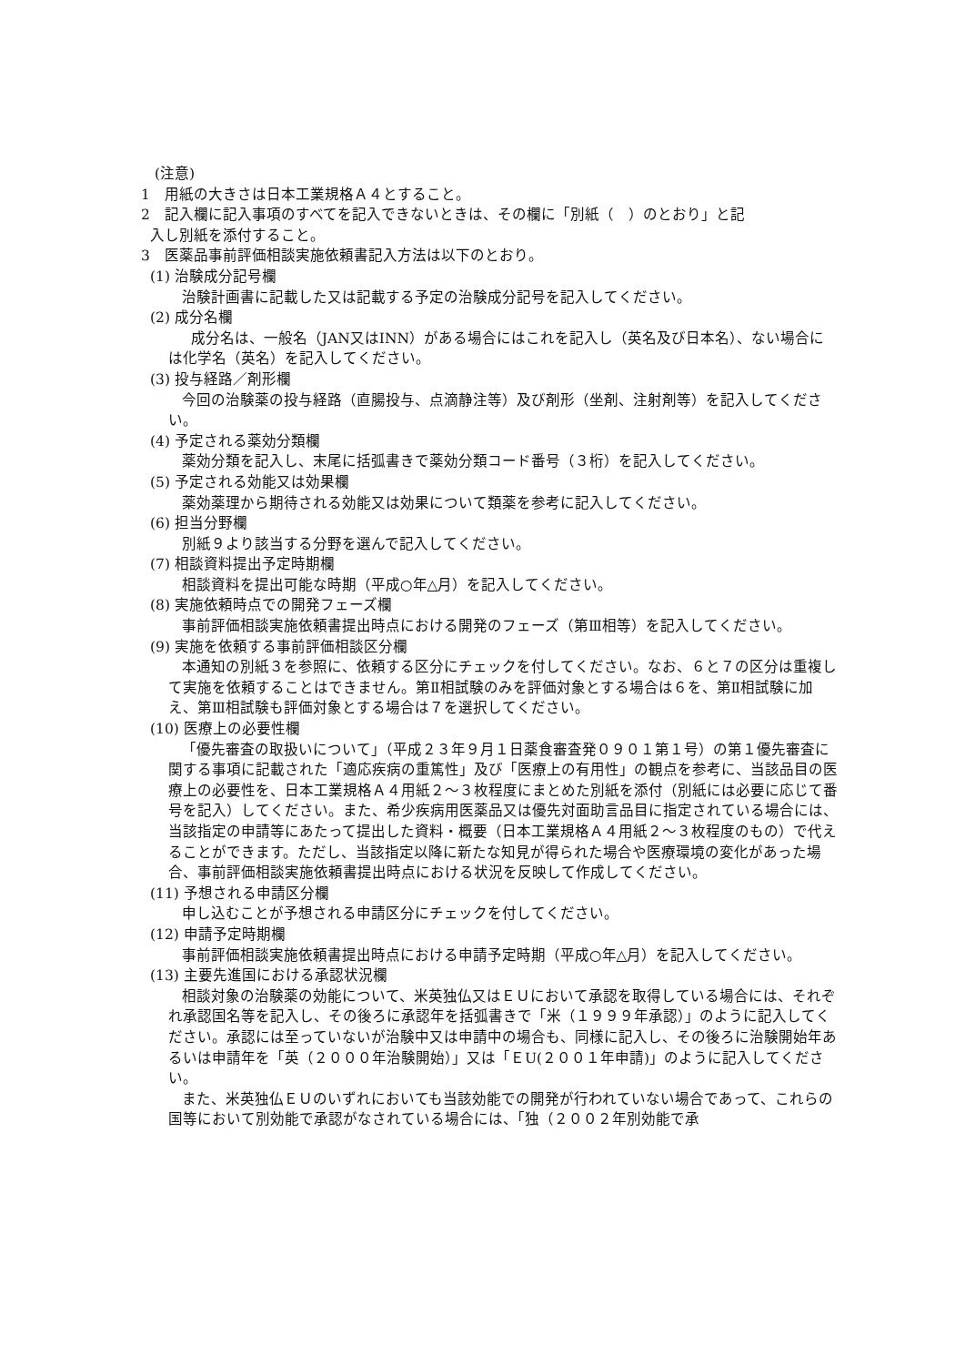(注意)
1　用紙の大きさは日本工業規格Ａ４とすること。
2　記入欄に記入事項のすべてを記入できないときは、その欄に「別紙（　）のとおり」と記
入し別紙を添付すること。
3　医薬品事前評価相談実施依頼書記入方法は以下のとおり。
(1) 治験成分記号欄
治験計画書に記載した又は記載する予定の治験成分記号を記入してください。
(2) 成分名欄
成分名は、一般名（JAN又はINN）がある場合にはこれを記入し（英名及び日本名）、ない場合には化学名（英名）を記入してください。
(3) 投与経路／剤形欄
今回の治験薬の投与経路（直腸投与、点滴静注等）及び剤形（坐剤、注射剤等）を記入してください。
(4) 予定される薬効分類欄
薬効分類を記入し、末尾に括弧書きで薬効分類コード番号（３桁）を記入してください。
(5) 予定される効能又は効果欄
薬効薬理から期待される効能又は効果について類薬を参考に記入してください。
(6) 担当分野欄
別紙９より該当する分野を選んで記入してください。
(7) 相談資料提出予定時期欄
相談資料を提出可能な時期（平成○年△月）を記入してください。
(8) 実施依頼時点での開発フェーズ欄
事前評価相談実施依頼書提出時点における開発のフェーズ（第Ⅲ相等）を記入してください。
(9) 実施を依頼する事前評価相談区分欄
本通知の別紙３を参照に、依頼する区分にチェックを付してください。なお、６と７の区分は重複して実施を依頼することはできません。第Ⅱ相試験のみを評価対象とする場合は６を、第Ⅱ相試験に加え、第Ⅲ相試験も評価対象とする場合は７を選択してください。
(10) 医療上の必要性欄
「優先審査の取扱いについて」（平成２３年９月１日薬食審査発０９０１第１号）の第１優先審査に関する事項に記載された「適応疾病の重篤性」及び「医療上の有用性」の観点を参考に、当該品目の医療上の必要性を、日本工業規格Ａ４用紙２～３枚程度にまとめた別紙を添付（別紙には必要に応じて番号を記入）してください。また、希少疾病用医薬品又は優先対面助言品目に指定されている場合には、当該指定の申請等にあたって提出した資料・概要（日本工業規格Ａ４用紙２～３枚程度のもの）で代えることができます。ただし、当該指定以降に新たな知見が得られた場合や医療環境の変化があった場合、事前評価相談実施依頼書提出時点における状況を反映して作成してください。
(11) 予想される申請区分欄
申し込むことが予想される申請区分にチェックを付してください。
(12) 申請予定時期欄
事前評価相談実施依頼書提出時点における申請予定時期（平成○年△月）を記入してください。
(13) 主要先進国における承認状況欄
相談対象の治験薬の効能について、米英独仏又はＥＵにおいて承認を取得している場合には、それぞれ承認国名等を記入し、その後ろに承認年を括弧書きで「米（１９９９年承認）」のように記入してください。承認には至っていないが治験中又は申請中の場合も、同様に記入し、その後ろに治験開始年あるいは申請年を「英（２０００年治験開始）」又は「ＥU(２００１年申請)」のように記入してください。
また、米英独仏ＥＵのいずれにおいても当該効能での開発が行われていない場合であって、これらの国等において別効能で承認がなされている場合には、「独（２００２年別効能で承